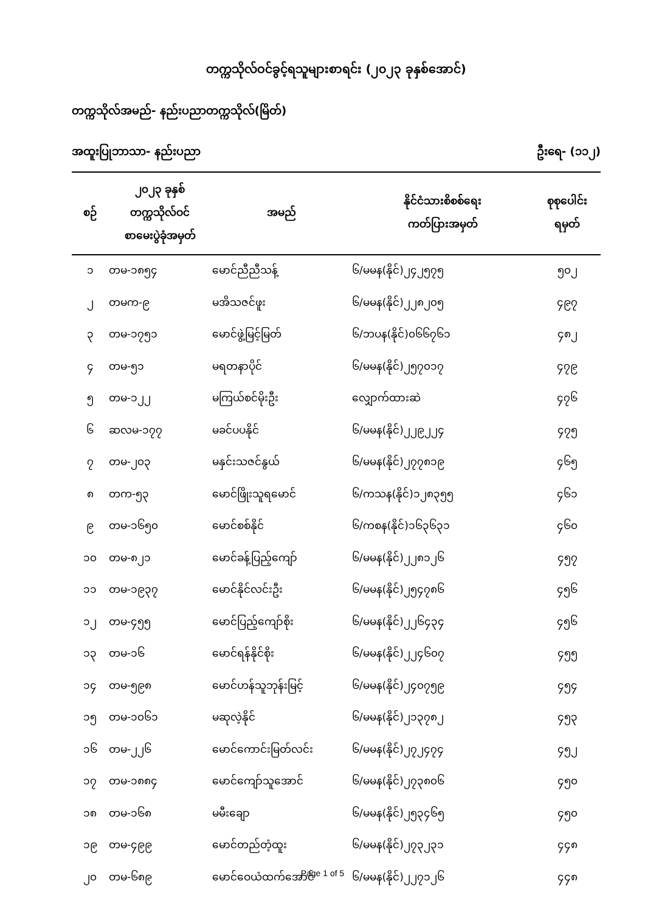တက္ကသိုလ်ဝင်ခွင့်ရသူများစာရင်း (၂၀၂၃ ခုနှစ်အောင်)
တက္ကသိုလ်အမည်- နည်းပညာတက္ကသိုလ်(မြိတ်)
အထူးပြုဘာသာ- နည်းပညာ ဦးရေ- (၁၁၂)
| စဉ် | ၂၀၂၃ ခုနှစ် တက္ကသိုလ်ဝင် စာမေးပွဲခုံအမှတ် | အမည် | နိုင်ငံသားစိစစ်ရေး ကတ်ပြားအမှတ် | စုစုပေါင်း ရမှတ် |
| --- | --- | --- | --- | --- |
| ၁ | တမ-၁၈၅၄ | မောင်ညီညီသန့် | ၆/မမန(နိုင်)၂၄၂၅၇၅ | ၅၀၂ |
| ၂ | တမက-၉ | မအိသဇင်ဖူး | ၆/မမန(နိုင်)၂၂၈၂၀၅ | ၄၉၇ |
| ၃ | တမ-၁၇၅၁ | မောင်ဖွဲ့မြင့်မြတ် | ၆/ဘပန(နိုင်)၀၆၆၇၆၁ | ၄၈၂ |
| ၄ | တမ-၅၁ | မရတနာပိုင် | ၆/မမန(နိုင်)၂၅၇၀၁၇ | ၄၇၉ |
| ၅ | တမ-၁၂၂ | မကြယ်စင်မိုးဦး | လျှောက်ထားဆဲ | ၄၇၆ |
| ၆ | ဆလမ-၁၇၇ | မခင်ပပနိုင် | ၆/မမန(နိုင်)၂၂၉၂၂၄ | ၄၇၅ |
| ၇ | တမ-၂၀၃ | မနှင်းသဇင်နွယ် | ၆/မမန(နိုင်)၂၇၇၈၁၉ | ၄၆၅ |
| ၈ | တက-၅၃ | မောင်ဖြိုးသူရမောင် | ၆/ကသန(နိုင်)၁၂၈၃၅၅ | ၄၆၁ |
| ၉ | တမ-၁၆၅၀ | မောင်စစ်နိုင် | ၆/ကစန(နိုင်)၁၆၃၆၃၁ | ၄၆၀ |
| ၁၀ | တမ-၈၂၁ | မောင်ခန့်ပြည့်ကျော် | ၆/မမန(နိုင်)၂၂၈၁၂၆ | ၄၅၇ |
| ၁၁ | တမ-၁၉၃၇ | မောင်နိုင်လင်းဦး | ၆/မမန(နိုင်)၂၅၄၇၈၆ | ၄၅၆ |
| ၁၂ | တမ-၄၅၅ | မောင်ပြည့်ကျော်စိုး | ၆/မမန(နိုင်)၂၂၆၄၃၄ | ၄၅၆ |
| ၁၃ | တမ-၁၆ | မောင်ရန်နိုင်စိုး | ၆/မမန(နိုင်)၂၂၄၆၀၇ | ၄၅၅ |
| ၁၄ | တမ-၅၉၈ | မောင်ဟန်သူဘုန်းမြင့် | ၆/မမန(နိုင်)၂၄၀၇၅၉ | ၄၅၄ |
| ၁၅ | တမ-၁၀၆၁ | မဆုလဲ့နိုင် | ၆/မမန(နိုင်)၂၁၃၇၈၂ | ၄၅၃ |
| ၁၆ | တမ-၂၂၆ | မောင်ကောင်းမြတ်လင်း | ၆/မမန(နိုင်)၂၇၂၄၇၄ | ၄၅၂ |
| ၁၇ | တမ-၁၈၈၄ | မောင်ကျော်သူအောင် | ၆/မမန(နိုင်)၂၇၃၈၀၆ | ၄၅၀ |
| ၁၈ | တမ-၁၆၈ | မမီးချော | ၆/မမန(နိုင်)၂၅၃၄၆၅ | ၄၅၀ |
| ၁၉ | တမ-၄၉၉ | မောင်တည်တံ့ထူး | ၆/မမန(နိုင်)၂၇၃၂၃၁ | ၄၄၈ |
| ၂၀ | တမ-၆၈၉ | မောင်ဝေယံထက်အောင် | ၆/မမန(နိုင်)၂၂၇၁၂၆ | ၄၄၈ |
Page 1 of 5